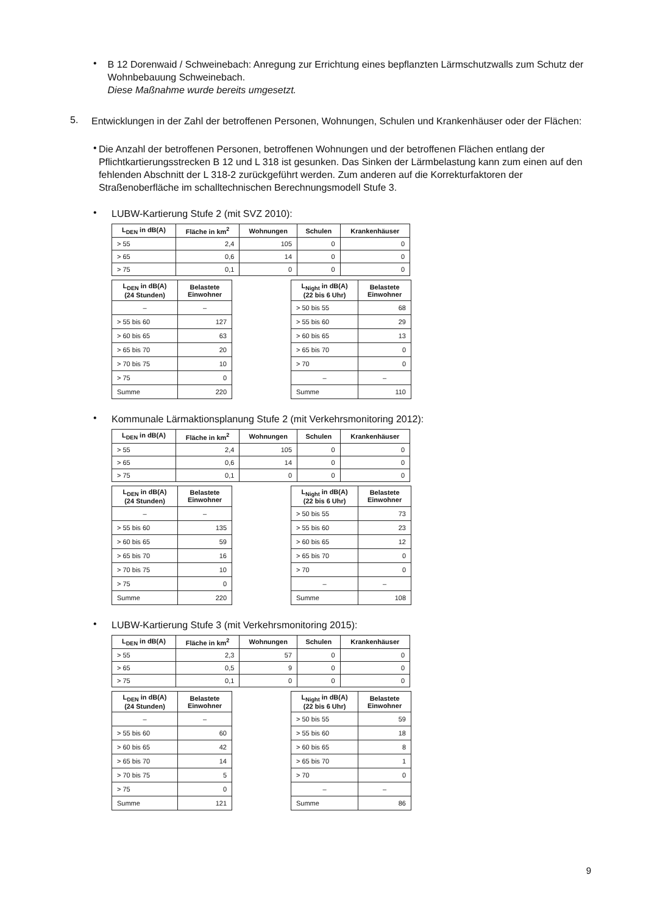•
B 12 Dorenwaid / Schweinebach: Anregung zur Errichtung eines bepflanzten Lärmschutzwalls zum Schutz der Wohnbebauung Schweinebach.
Diese Maßnahme wurde bereits umgesetzt.
5.
Entwicklungen in der Zahl der betroffenen Personen, Wohnungen, Schulen und Krankenhäuser oder der Flächen:
•
Die Anzahl der betroffenen Personen, betroffenen Wohnungen und der betroffenen Flächen entlang der Pflichtkartierungsstrecken B 12 und L 318 ist gesunken. Das Sinken der Lärmbelastung kann zum einen auf den fehlenden Abschnitt der L 318-2 zurückgeführt werden. Zum anderen auf die Korrekturfaktoren der Straßenoberfläche im schalltechnischen Berechnungsmodell Stufe 3.
•
LUBW-Kartierung Stufe 2 (mit SVZ 2010):
| L<sub>DEN</sub> in dB(A) | Fläche in km<sup>2</sup> | Wohnungen | Schulen | Krankenhäuser |
| --- | --- | --- | --- | --- |
| > 55 | 2,4 | 105 | 0 | 0 |
| > 65 | 0,6 | 14 | 0 | 0 |
| > 75 | 0,1 | 0 | 0 | 0 |
| L<sub>DEN</sub> in dB(A) (24 Stunden) | Belastete Einwohner |
| --- | --- |
| – | – |
| > 55 bis 60 | 127 |
| > 60 bis 65 | 63 |
| > 65 bis 70 | 20 |
| > 70 bis 75 | 10 |
| > 75 | 0 |
| Summe | 220 |
| L<sub>Night</sub> in dB(A) (22 bis 6 Uhr) | Belastete Einwohner |
| --- | --- |
| > 50 bis 55 | 68 |
| > 55 bis 60 | 29 |
| > 60 bis 65 | 13 |
| > 65 bis 70 | 0 |
| > 70 | 0 |
| – | – |
| Summe | 110 |
•
Kommunale Lärmaktionsplanung Stufe 2 (mit Verkehrsmonitoring 2012):
| L<sub>DEN</sub> in dB(A) | Fläche in km<sup>2</sup> | Wohnungen | Schulen | Krankenhäuser |
| --- | --- | --- | --- | --- |
| > 55 | 2,4 | 105 | 0 | 0 |
| > 65 | 0,6 | 14 | 0 | 0 |
| > 75 | 0,1 | 0 | 0 | 0 |
| L<sub>DEN</sub> in dB(A) (24 Stunden) | Belastete Einwohner |
| --- | --- |
| – | – |
| > 55 bis 60 | 135 |
| > 60 bis 65 | 59 |
| > 65 bis 70 | 16 |
| > 70 bis 75 | 10 |
| > 75 | 0 |
| Summe | 220 |
| L<sub>Night</sub> in dB(A) (22 bis 6 Uhr) | Belastete Einwohner |
| --- | --- |
| > 50 bis 55 | 73 |
| > 55 bis 60 | 23 |
| > 60 bis 65 | 12 |
| > 65 bis 70 | 0 |
| > 70 | 0 |
| – | – |
| Summe | 108 |
•
LUBW-Kartierung Stufe 3 (mit Verkehrsmonitoring 2015):
| L<sub>DEN</sub> in dB(A) | Fläche in km<sup>2</sup> | Wohnungen | Schulen | Krankenhäuser |
| --- | --- | --- | --- | --- |
| > 55 | 2,3 | 57 | 0 | 0 |
| > 65 | 0,5 | 9 | 0 | 0 |
| > 75 | 0,1 | 0 | 0 | 0 |
| L<sub>DEN</sub> in dB(A) (24 Stunden) | Belastete Einwohner |
| --- | --- |
| – | – |
| > 55 bis 60 | 60 |
| > 60 bis 65 | 42 |
| > 65 bis 70 | 14 |
| > 70 bis 75 | 5 |
| > 75 | 0 |
| Summe | 121 |
| L<sub>Night</sub> in dB(A) (22 bis 6 Uhr) | Belastete Einwohner |
| --- | --- |
| > 50 bis 55 | 59 |
| > 55 bis 60 | 18 |
| > 60 bis 65 | 8 |
| > 65 bis 70 | 1 |
| > 70 | 0 |
| – | – |
| Summe | 86 |
9